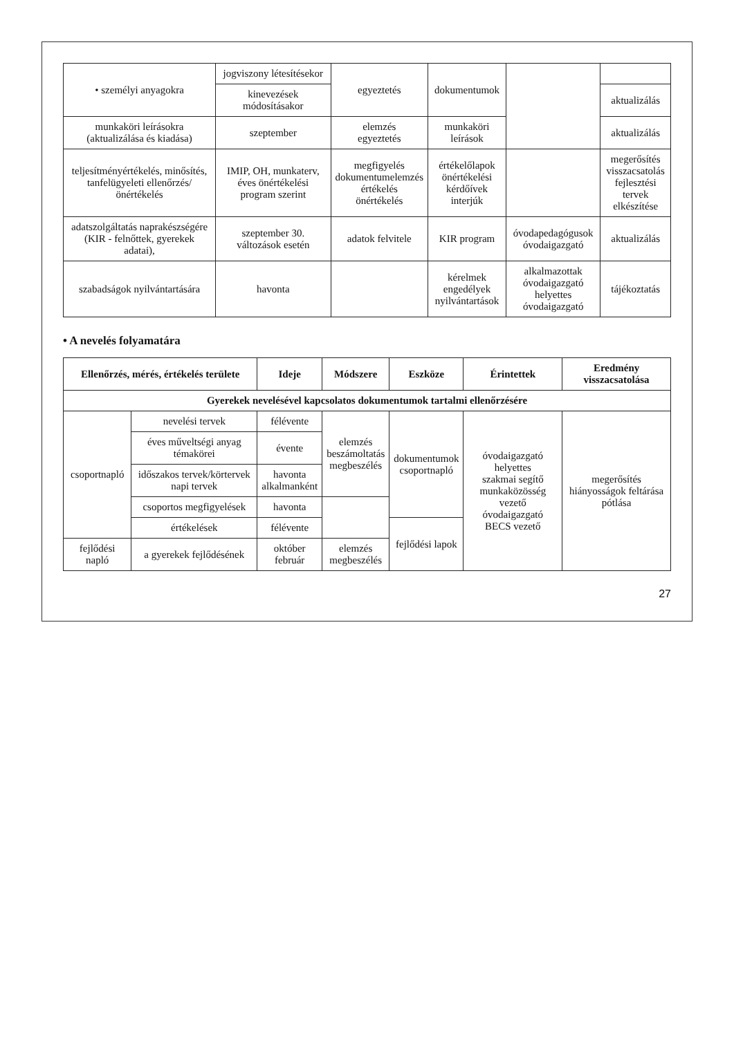| • személyi anyagokra | jogviszony létesítésekor | egyeztetés | dokumentumok | | |
| | kinevezések módosításakor | | | | aktualizálás |
| munkaköri leírásokra (aktualizálása és kiadása) | szeptember | elemzés egyeztetés | munkaköri leírások | | aktualizálás |
| teljesítményértékelés, minősítés, tanfelügyeleti ellenőrzés/ önértékelés | IMIP, OH, munkaterv, éves önértékelési program szerint | megfigyelés dokumentumelemzés értékelés önértékelés | értékelőlapok önértékelési kérdőívek interjúk | | megerősítés visszacsatolás fejlesztési tervek elkészítése |
| adatszolgáltatás naprakészségére (KIR - felnőttek, gyerekek adatai), | szeptember 30. változások esetén | adatok felvitele | KIR program | óvodapedagógusok óvodaigazgató | aktualizálás |
| szabadságok nyilvántartására | havonta | | kérelmek engedélyek nyilvántartások | alkalmazottak óvodaigazgató helyettes óvodaigazgató | tájékoztatás |
• A nevelés folyamatára
| Ellenőrzés, mérés, értékelés területe | | Ideje | Módszere | Eszköze | Érintettek | Eredmény visszacsatolása |
| --- | --- | --- | --- | --- | --- | --- |
| Gyerekek nevelésével kapcsolatos dokumentumok tartalmi ellenőrzésére | | | | | | |
| csoportnapló | nevelési tervek | félévente | elemzés beszámoltatás megbeszélés | dokumentumok csoportnapló | óvodaigazgató helyettes szakmai segítő munkaközösség vezető óvodaigazgató BECS vezető | megerősítés hiányosságok feltárása pótlása |
| | éves műveltségi anyag témakörei | évente | | | | |
| | időszakos tervek/körtervek napi tervek | havonta alkalmanként | | | | |
| | csoportos megfigyelések | havonta | | | | |
| | értékelések | félévente | | fejlődési lapok | | |
| fejlődési napló | a gyerekek fejlődésének | október február | elemzés megbeszélés | | | |
27